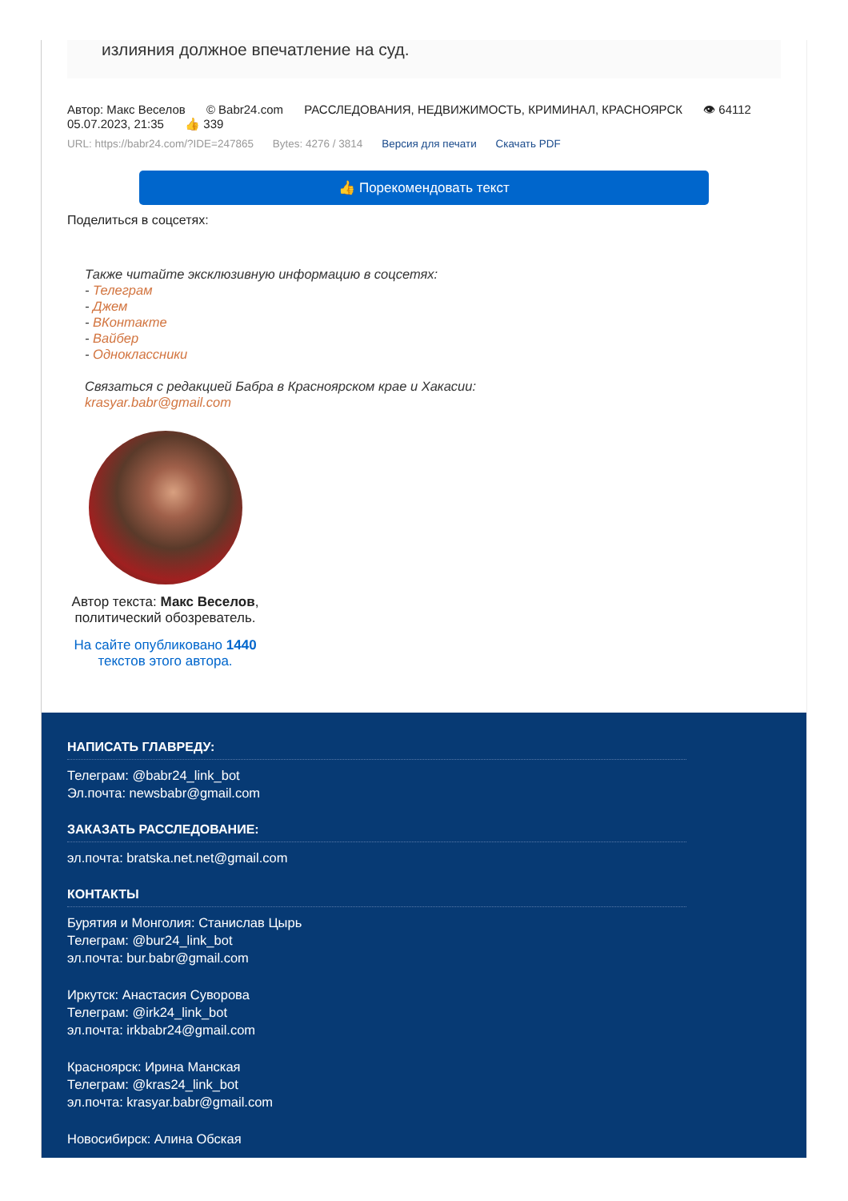излияния должное впечатление на суд.
Автор: Макс Веселов © Babr24.com РАССЛЕДОВАНИЯ, НЕДВИЖИМОСТЬ, КРИМИНАЛ, КРАСНОЯРСК 👁 64112
05.07.2023, 21:35 👍 339
URL: https://babr24.com/?IDE=247865 Bytes: 4276 / 3814 Версия для печати Скачать PDF
👍 Порекомендовать текст
Поделиться в соцсетях:
Также читайте эксклюзивную информацию в соцсетях:
- Телеграм
- Джем
- ВКонтакте
- Вайбер
- Одноклассники
Связаться с редакцией Бабра в Красноярском крае и Хакасии:
krasyar.babr@gmail.com
Автор текста: Макс Веселов, политический обозреватель.
На сайте опубликовано 1440 текстов этого автора.
НАПИСАТЬ ГЛАВРЕДУ:
Телеграм: @babr24_link_bot
Эл.почта: newsbabr@gmail.com
ЗАКАЗАТЬ РАССЛЕДОВАНИЕ:
эл.почта: bratska.net.net@gmail.com
КОНТАКТЫ
Бурятия и Монголия: Станислав Цырь
Телеграм: @bur24_link_bot
эл.почта: bur.babr@gmail.com
Иркутск: Анастасия Суворова
Телеграм: @irk24_link_bot
эл.почта: irkbabr24@gmail.com
Красноярск: Ирина Манская
Телеграм: @kras24_link_bot
эл.почта: krasyar.babr@gmail.com
Новосибирск: Алина Обская